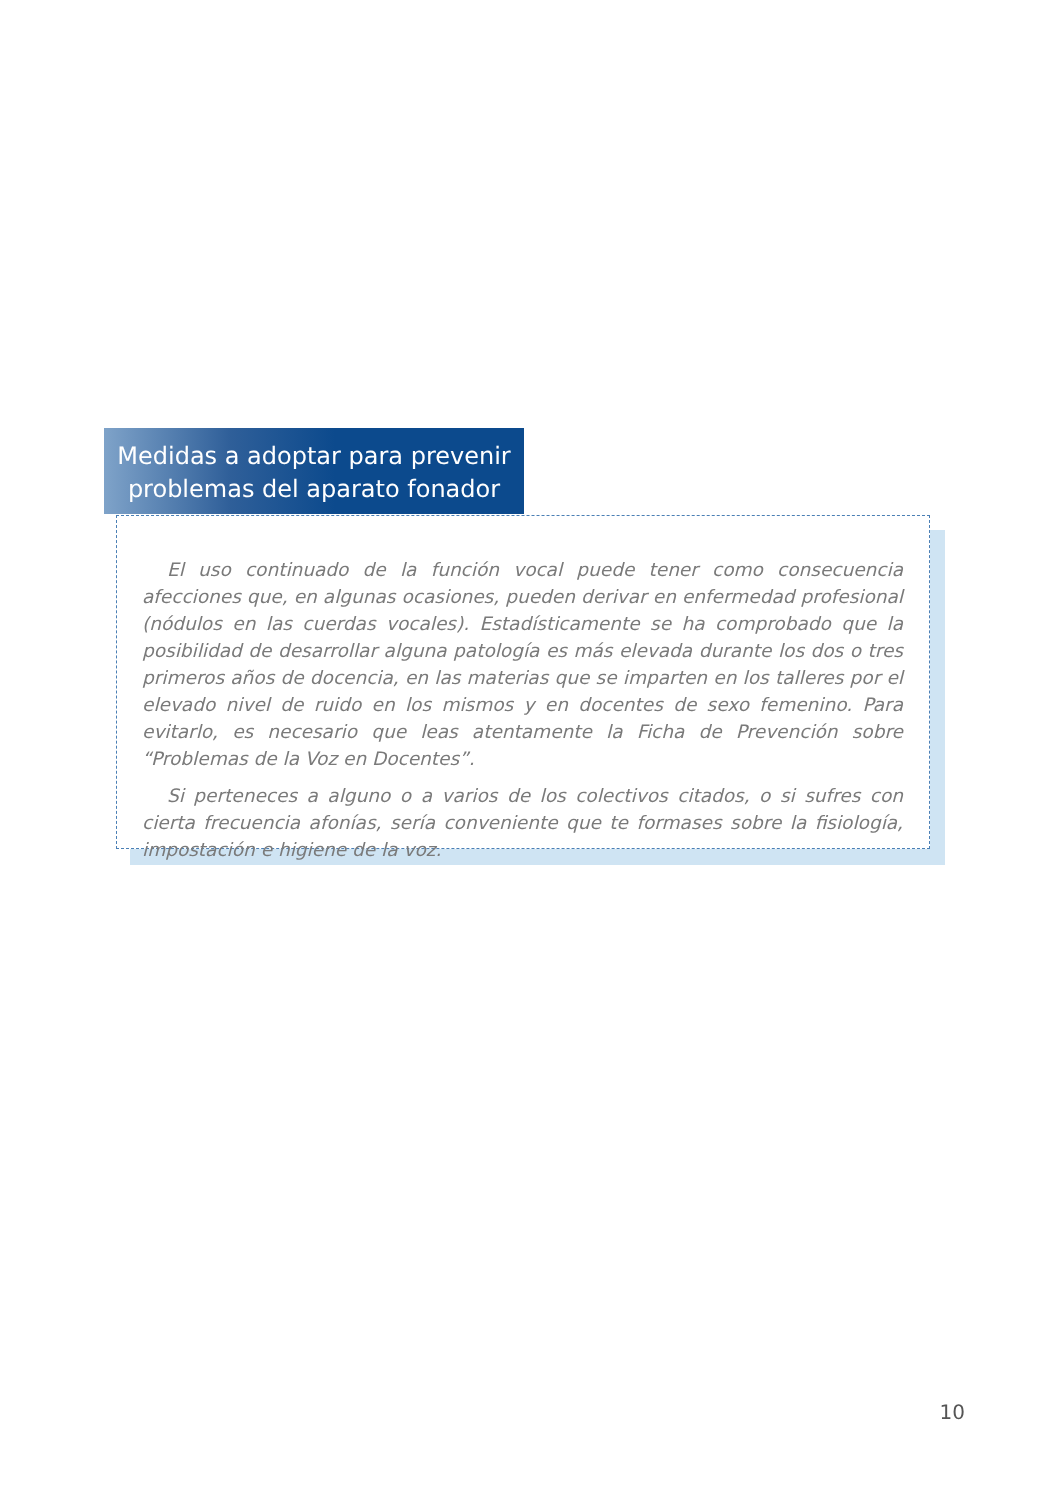El uso continuado de la función vocal puede tener como consecuencia afecciones que, en algunas ocasiones, pueden derivar en enfermedad profesional (nódulos en las cuerdas vocales). Estadísticamente se ha comprobado que la posibilidad de desarrollar alguna patología es más elevada durante los dos o tres primeros años de docencia, en las materias que se imparten en los talleres por el elevado nivel de ruido en los mismos y en docentes de sexo femenino. Para evitarlo, es necesario que leas atentamente la Ficha de Prevención sobre “Problemas de la Voz en Docentes”.
Si perteneces a alguno o a varios de los colectivos citados, o si sufres con cierta frecuencia afonías, sería conveniente que te formases sobre la fisiología, impostación e higiene de la voz.
Medidas a adoptar para prevenir
problemas del aparato fonador
10